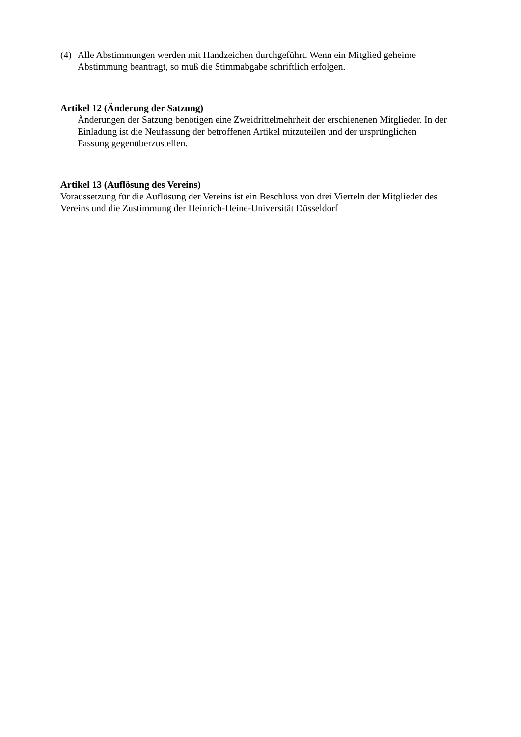(4) Alle Abstimmungen werden mit Handzeichen durchgeführt. Wenn ein Mitglied geheime Abstimmung beantragt, so muß die Stimmabgabe schriftlich erfolgen.
Artikel 12 (Änderung der Satzung)
Änderungen der Satzung benötigen eine Zweidrittelmehrheit der erschienenen Mitglieder. In der Einladung ist die Neufassung der betroffenen Artikel mitzuteilen und der ursprünglichen Fassung gegenüberzustellen.
Artikel 13 (Auflösung des Vereins)
Voraussetzung für die Auflösung der Vereins ist ein Beschluss von drei Vierteln der Mitglieder des Vereins und die Zustimmung der Heinrich-Heine-Universität Düsseldorf